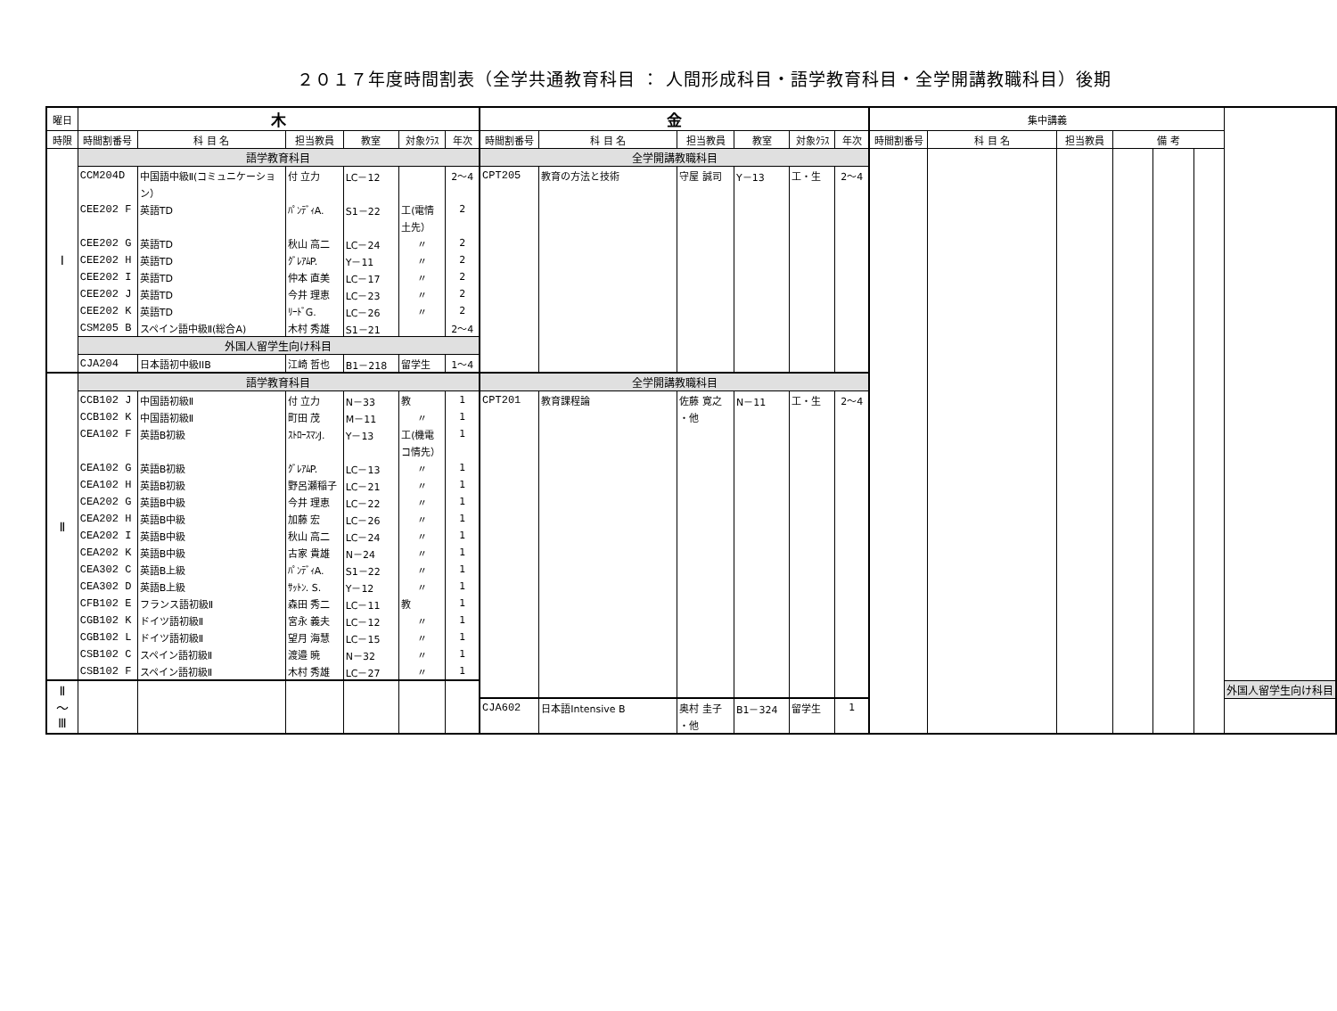２０１７年度時間割表（全学共通教育科目 ： 人間形成科目・語学教育科目・全学開講教職科目）後期
| 曜日 | 木 | | | | | | 金 | | | | | | 集中講義 | | | | | | |
| --- | --- | --- | --- | --- | --- | --- | --- | --- | --- | --- | --- | --- | --- | --- | --- | --- | --- | --- | --- |
| 時限 | 時間割番号 | 科 目 名 | 担当教員 | 教室 | 対象ｸﾗｽ | 年次 | 時間割番号 | 科 目 名 | 担当教員 | 教室 | 対象ｸﾗｽ | 年次 | 時間割番号 | 科 目 名 | 担当教員 | 備 考 | | | |
| Ⅰ | 語学教育科目 | | | | | | 全学開講教職科目 | | | | | | | | | | | | |
| | CCM204D | 中国語中級Ⅱ(コミュニケーショ | 付 立力 | LC－12 | | 2～4 | CPT205 | 教育の方法と技術 | 守屋 誠司 | Y－13 | 工・生 | 2～4 | | | | | | | |
| | | ン） | | | | | | | | | | | | | | | | | |
| | CEE202 F | 英語TD | ﾊﾟﾝﾃﾞｨA. | S1－22 | 工(電情 | 2 | | | | | | | | | | | | | |
| | | | | | 土先） | | | | | | | | | | | | | | |
| | CEE202 G | 英語TD | 秋山 高二 | LC－24 | 〃 | 2 | | | | | | | | | | | | | |
| | CEE202 H | 英語TD | ｸﾞﾚｱﾑP. | Y－11 | 〃 | 2 | | | | | | | | | | | | | |
| | CEE202 I | 英語TD | 仲本 直美 | LC－17 | 〃 | 2 | | | | | | | | | | | | | |
| | CEE202 J | 英語TD | 今井 理恵 | LC－23 | 〃 | 2 | | | | | | | | | | | | | |
| | CEE202 K | 英語TD | ﾘｰﾄﾞG. | LC－26 | 〃 | 2 | | | | | | | | | | | | | |
| | CSM205 B | スペイン語中級Ⅱ(総合A) | 木村 秀雄 | S1－21 | | 2～4 | | | | | | | | | | | | | |
| | 外国人留学生向け科目 | | | | | | | | | | | | | | | | | | |
| | CJA204 | 日本語初中級IIB | 江崎 哲也 | B1－218 | 留学生 | 1～4 | | | | | | | | | | | | | |
| Ⅱ | 語学教育科目 | | | | | | 全学開講教職科目 | | | | | | | | | | | | |
| | CCB102 J | 中国語初級Ⅱ | 付 立力 | N－33 | 教 | 1 | CPT201 | 教育課程論 | 佐藤 寛之 | N－11 | 工・生 | 2～4 | | | | | | | |
| | CCB102 K | 中国語初級Ⅱ | 町田 茂 | M－11 | 〃 | 1 | | | ・他 | | | | | | | | | | |
| | CEA102 F | 英語B初級 | ｽﾄﾛｰｽﾏﾝJ. | Y－13 | 工(機電 | 1 | | | | | | | | | | | | | |
| | | | | | コ情先） | | | | | | | | | | | | | | |
| | CEA102 G | 英語B初級 | ｸﾞﾚｱﾑP. | LC－13 | 〃 | 1 | | | | | | | | | | | | | |
| | CEA102 H | 英語B初級 | 野呂瀬稲子 | LC－21 | 〃 | 1 | | | | | | | | | | | | | |
| | CEA202 G | 英語B中級 | 今井 理恵 | LC－22 | 〃 | 1 | | | | | | | | | | | | | |
| | CEA202 H | 英語B中級 | 加藤 宏 | LC－26 | 〃 | 1 | | | | | | | | | | | | | |
| | CEA202 I | 英語B中級 | 秋山 高二 | LC－24 | 〃 | 1 | | | | | | | | | | | | | |
| | CEA202 K | 英語B中級 | 古家 貴雄 | N－24 | 〃 | 1 | | | | | | | | | | | | | |
| | CEA302 C | 英語B上級 | ﾊﾟﾝﾃﾞｨA. | S1－22 | 〃 | 1 | | | | | | | | | | | | | |
| | CEA302 D | 英語B上級 | ｻｯﾄﾝ. S. | Y－12 | 〃 | 1 | | | | | | | | | | | | | |
| | CFB102 E | フランス語初級Ⅱ | 森田 秀二 | LC－11 | 教 | 1 | | | | | | | | | | | | | |
| | CGB102 K | ドイツ語初級Ⅱ | 宮永 義夫 | LC－12 | 〃 | 1 | | | | | | | | | | | | | |
| | CGB102 L | ドイツ語初級Ⅱ | 望月 海慧 | LC－15 | 〃 | 1 | | | | | | | | | | | | | |
| | CSB102 C | スペイン語初級Ⅱ | 渡邉 暁 | N－32 | 〃 | 1 | | | | | | | | | | | | | |
| | CSB102 F | スペイン語初級Ⅱ | 木村 秀雄 | LC－27 | 〃 | 1 | | | | | | | | | | | | | |
| Ⅱ ～ Ⅲ | | | | | | | | | | | | | | | | | | | 外国人留学生向け科目 |
| | | | | | | | CJA602 | 日本語Intensive B | 奥村 圭子 | B1－324 | 留学生 | 1 | | | | | | | |
| | | | | | | | | | ・他 | | | | | | | | | | |